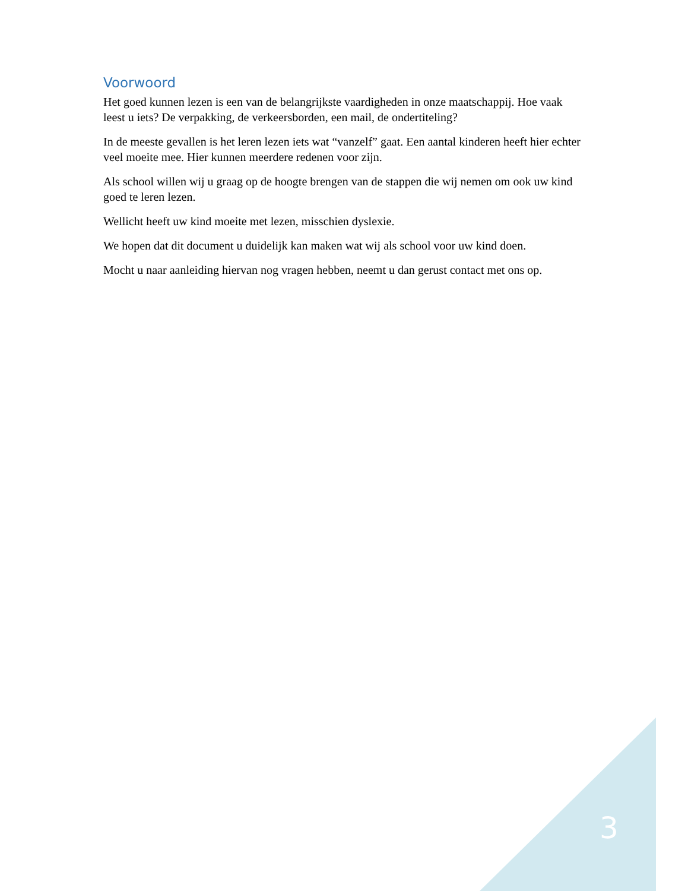Voorwoord
Het goed kunnen lezen is een van de belangrijkste vaardigheden in onze maatschappij. Hoe vaak leest u iets? De verpakking, de verkeersborden, een mail, de ondertiteling?
In de meeste gevallen is het leren lezen iets wat “vanzelf” gaat. Een aantal kinderen heeft hier echter veel moeite mee. Hier kunnen meerdere redenen voor zijn.
Als school willen wij u graag op de hoogte brengen van de stappen die wij nemen om ook uw kind goed te leren lezen.
Wellicht heeft uw kind moeite met lezen, misschien dyslexie.
We hopen dat dit document u duidelijk kan maken wat wij als school voor uw kind doen.
Mocht u naar aanleiding hiervan nog vragen hebben, neemt u dan gerust contact met ons op.
3